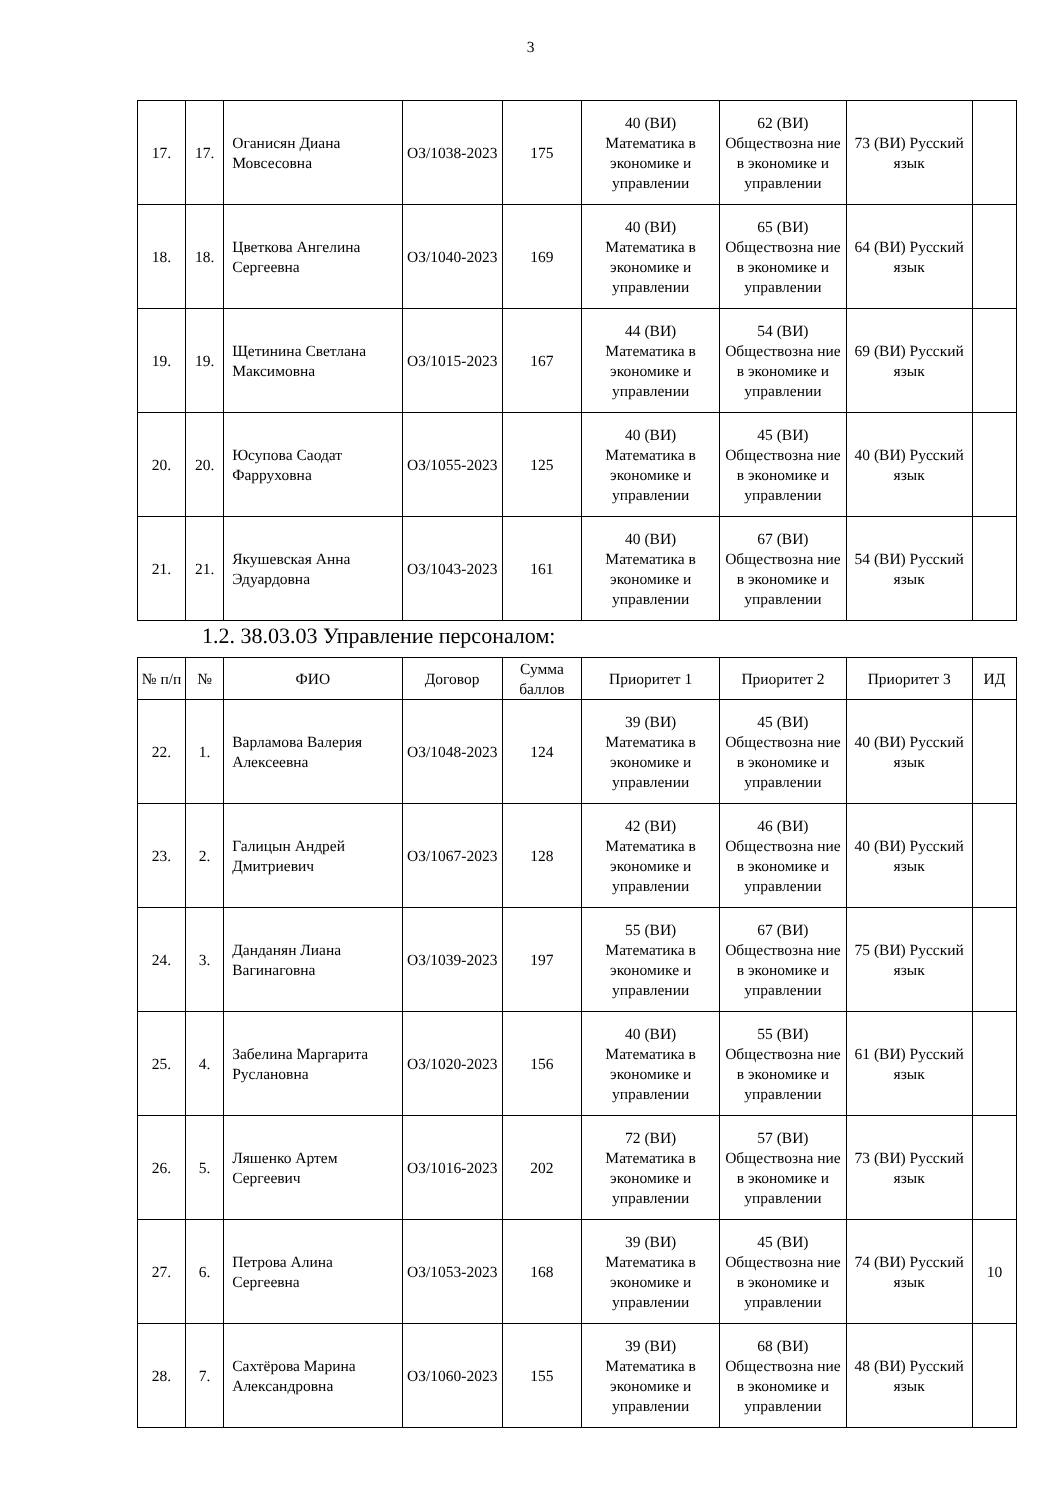3
| 17. | 17. | Оганисян Диана Мовсесовна | ОЗ/1038-2023 | 175 | 40 (ВИ) Математика в экономике и управлении | 62 (ВИ) Обществозна ние в экономике и управлении | 73 (ВИ) Русский язык | |
| 18. | 18. | Цветкова Ангелина Сергеевна | ОЗ/1040-2023 | 169 | 40 (ВИ) Математика в экономике и управлении | 65 (ВИ) Обществозна ние в экономике и управлении | 64 (ВИ) Русский язык | |
| 19. | 19. | Щетинина Светлана Максимовна | ОЗ/1015-2023 | 167 | 44 (ВИ) Математика в экономике и управлении | 54 (ВИ) Обществозна ние в экономике и управлении | 69 (ВИ) Русский язык | |
| 20. | 20. | Юсупова Саодат Фарруховна | ОЗ/1055-2023 | 125 | 40 (ВИ) Математика в экономике и управлении | 45 (ВИ) Обществозна ние в экономике и управлении | 40 (ВИ) Русский язык | |
| 21. | 21. | Якушевская Анна Эдуардовна | ОЗ/1043-2023 | 161 | 40 (ВИ) Математика в экономике и управлении | 67 (ВИ) Обществозна ние в экономике и управлении | 54 (ВИ) Русский язык | |
1.2. 38.03.03 Управление персоналом:
| № п/п | № | ФИО | Договор | Сумма баллов | Приоритет 1 | Приоритет 2 | Приоритет 3 | ИД |
| --- | --- | --- | --- | --- | --- | --- | --- | --- |
| 22. | 1. | Варламова Валерия Алексеевна | ОЗ/1048-2023 | 124 | 39 (ВИ) Математика в экономике и управлении | 45 (ВИ) Обществозна ние в экономике и управлении | 40 (ВИ) Русский язык | |
| 23. | 2. | Галицын Андрей Дмитриевич | ОЗ/1067-2023 | 128 | 42 (ВИ) Математика в экономике и управлении | 46 (ВИ) Обществозна ние в экономике и управлении | 40 (ВИ) Русский язык | |
| 24. | 3. | Данданян Лиана Вагинаговна | ОЗ/1039-2023 | 197 | 55 (ВИ) Математика в экономике и управлении | 67 (ВИ) Обществозна ние в экономике и управлении | 75 (ВИ) Русский язык | |
| 25. | 4. | Забелина Маргарита Руслановна | ОЗ/1020-2023 | 156 | 40 (ВИ) Математика в экономике и управлении | 55 (ВИ) Обществозна ние в экономике и управлении | 61 (ВИ) Русский язык | |
| 26. | 5. | Ляшенко Артем Сергеевич | ОЗ/1016-2023 | 202 | 72 (ВИ) Математика в экономике и управлении | 57 (ВИ) Обществозна ние в экономике и управлении | 73 (ВИ) Русский язык | |
| 27. | 6. | Петрова Алина Сергеевна | ОЗ/1053-2023 | 168 | 39 (ВИ) Математика в экономике и управлении | 45 (ВИ) Обществозна ние в экономике и управлении | 74 (ВИ) Русский язык | 10 |
| 28. | 7. | Сахтёрова Марина Александровна | ОЗ/1060-2023 | 155 | 39 (ВИ) Математика в экономике и управлении | 68 (ВИ) Обществозна ние в экономике и управлении | 48 (ВИ) Русский язык | |